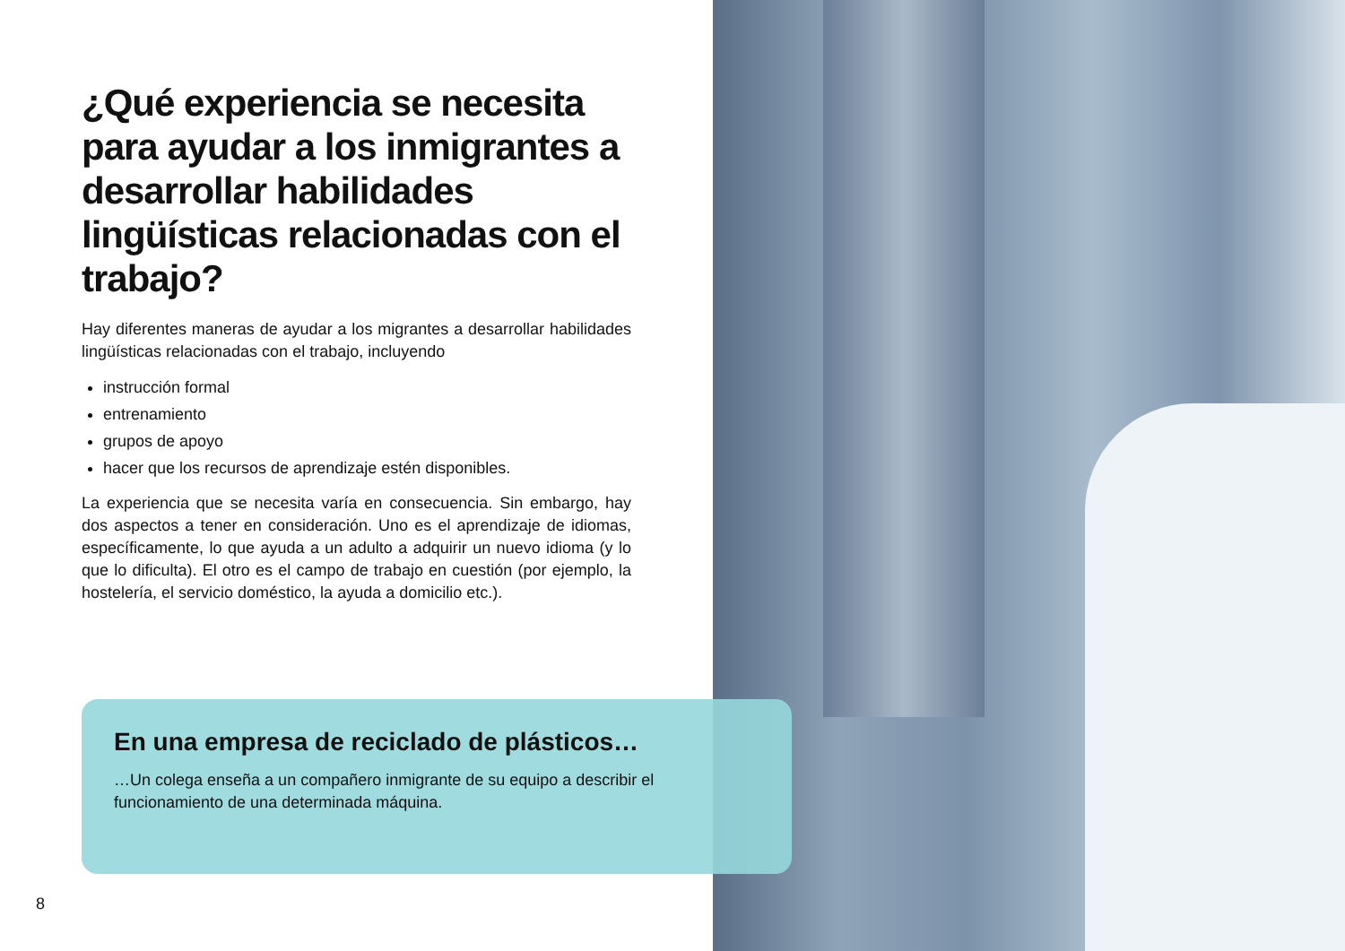¿Qué experiencia se necesita para ayudar a los inmigrantes a desarrollar habilidades lingüísticas relacionadas con el trabajo?
Hay diferentes maneras de ayudar a los migrantes a desarrollar habilidades lingüísticas relacionadas con el trabajo, incluyendo
instrucción formal
entrenamiento
grupos de apoyo
hacer que los recursos de aprendizaje estén disponibles.
La experiencia que se necesita varía en consecuencia. Sin embargo, hay dos aspectos a tener en consideración. Uno es el aprendizaje de idiomas, específicamente, lo que ayuda a un adulto a adquirir un nuevo idioma (y lo que lo dificulta). El otro es el campo de trabajo en cuestión (por ejemplo, la hostelería, el servicio doméstico, la ayuda a domicilio etc.).
En una empresa de reciclado de plásticos…
…Un colega enseña a un compañero inmigrante de su equipo a describir el funcionamiento de una determinada máquina.
8